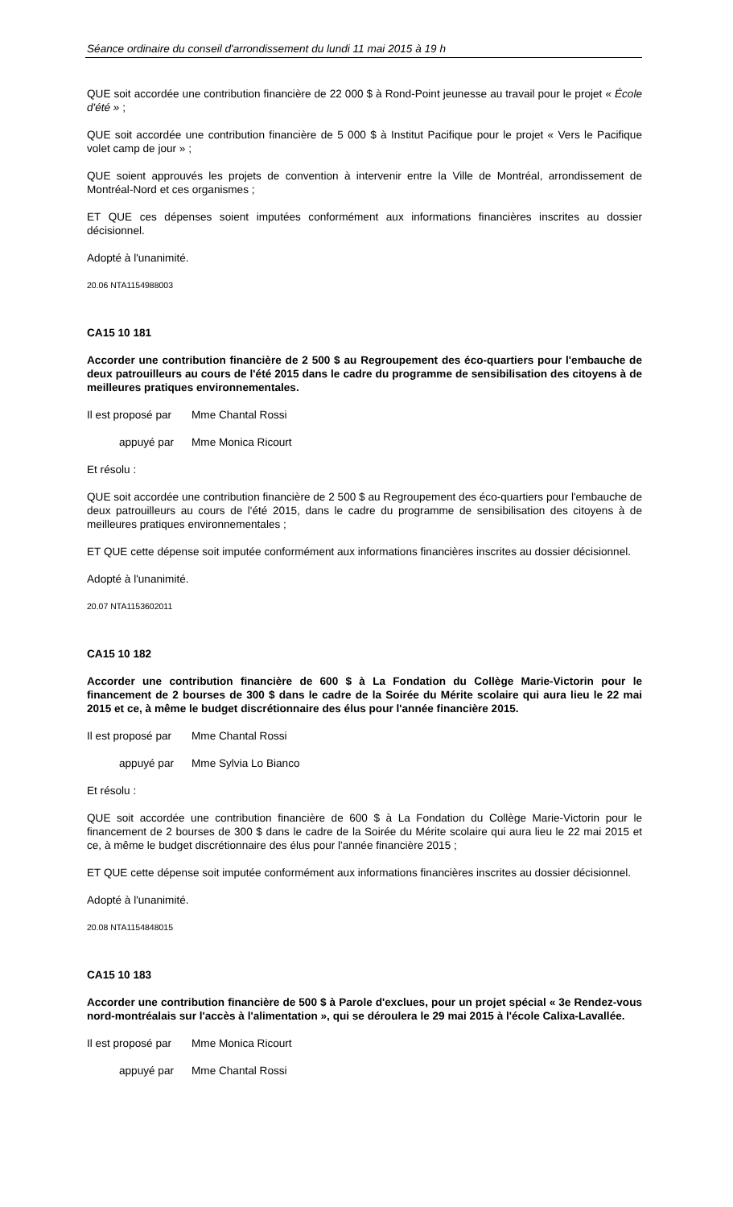Séance ordinaire du conseil d'arrondissement du lundi 11 mai 2015 à 19 h
QUE soit accordée une contribution financière de 22 000 $ à Rond-Point jeunesse au travail pour le projet « École d'été » ;
QUE soit accordée une contribution financière de 5 000 $ à Institut Pacifique pour le projet « Vers le Pacifique volet camp de jour » ;
QUE soient approuvés les projets de convention à intervenir entre la Ville de Montréal, arrondissement de Montréal-Nord et ces organismes ;
ET QUE ces dépenses soient imputées conformément aux informations financières inscrites au dossier décisionnel.
Adopté à l'unanimité.
20.06 NTA1154988003
CA15 10 181
Accorder une contribution financière de 2 500 $ au Regroupement des éco-quartiers pour l'embauche de deux patrouilleurs au cours de l'été 2015 dans le cadre du programme de sensibilisation des citoyens à de meilleures pratiques environnementales.
Il est proposé par Mme Chantal Rossi
appuyé par Mme Monica Ricourt
Et résolu :
QUE soit accordée une contribution financière de 2 500 $ au Regroupement des éco-quartiers pour l'embauche de deux patrouilleurs au cours de l'été 2015, dans le cadre du programme de sensibilisation des citoyens à de meilleures pratiques environnementales ;
ET QUE cette dépense soit imputée conformément aux informations financières inscrites au dossier décisionnel.
Adopté à l'unanimité.
20.07 NTA1153602011
CA15 10 182
Accorder une contribution financière de 600 $ à La Fondation du Collège Marie-Victorin pour le financement de 2 bourses de 300 $ dans le cadre de la Soirée du Mérite scolaire qui aura lieu le 22 mai 2015 et ce, à même le budget discrétionnaire des élus pour l'année financière 2015.
Il est proposé par Mme Chantal Rossi
appuyé par Mme Sylvia Lo Bianco
Et résolu :
QUE soit accordée une contribution financière de 600 $ à La Fondation du Collège Marie-Victorin pour le financement de 2 bourses de 300 $ dans le cadre de la Soirée du Mérite scolaire qui aura lieu le 22 mai 2015 et ce, à même le budget discrétionnaire des élus pour l'année financière 2015 ;
ET QUE cette dépense soit imputée conformément aux informations financières inscrites au dossier décisionnel.
Adopté à l'unanimité.
20.08 NTA1154848015
CA15 10 183
Accorder une contribution financière de 500 $ à Parole d'exclues, pour un projet spécial « 3e Rendez-vous nord-montréalais sur l'accès à l'alimentation », qui se déroulera le 29 mai 2015 à l'école Calixa-Lavallée.
Il est proposé par Mme Monica Ricourt
appuyé par Mme Chantal Rossi